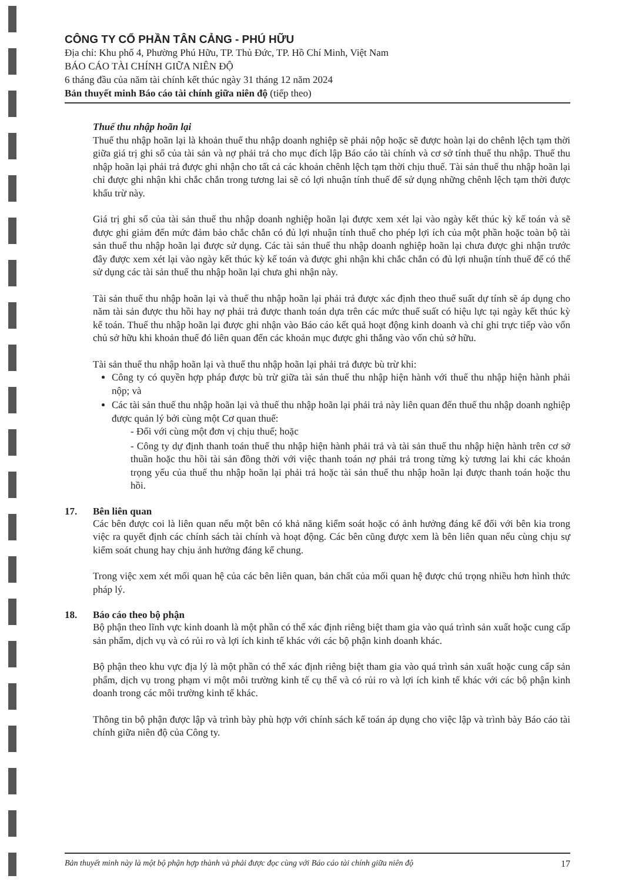CÔNG TY CỔ PHẦN TÂN CẢNG - PHÚ HỮU
Địa chỉ: Khu phố 4, Phường Phú Hữu, TP. Thủ Đức, TP. Hồ Chí Minh, Việt Nam
BÁO CÁO TÀI CHÍNH GIỮA NIÊN ĐỘ
6 tháng đầu của năm tài chính kết thúc ngày 31 tháng 12 năm 2024
Bản thuyết minh Báo cáo tài chính giữa niên độ (tiếp theo)
Thuế thu nhập hoãn lại
Thuế thu nhập hoãn lại là khoản thuế thu nhập doanh nghiệp sẽ phải nộp hoặc sẽ được hoàn lại do chênh lệch tạm thời giữa giá trị ghi sổ của tài sản và nợ phải trả cho mục đích lập Báo cáo tài chính và cơ sở tính thuế thu nhập. Thuế thu nhập hoãn lại phải trả được ghi nhận cho tất cả các khoản chênh lệch tạm thời chịu thuế. Tài sản thuế thu nhập hoãn lại chỉ được ghi nhận khi chắc chắn trong tương lai sẽ có lợi nhuận tính thuế để sử dụng những chênh lệch tạm thời được khấu trừ này.
Giá trị ghi sổ của tài sản thuế thu nhập doanh nghiệp hoãn lại được xem xét lại vào ngày kết thúc kỳ kế toán và sẽ được ghi giảm đến mức đảm bảo chắc chắn có đủ lợi nhuận tính thuế cho phép lợi ích của một phần hoặc toàn bộ tài sản thuế thu nhập hoãn lại được sử dụng. Các tài sản thuế thu nhập doanh nghiệp hoãn lại chưa được ghi nhận trước đây được xem xét lại vào ngày kết thúc kỳ kế toán và được ghi nhận khi chắc chắn có đủ lợi nhuận tính thuế để có thể sử dụng các tài sản thuế thu nhập hoãn lại chưa ghi nhận này.
Tài sản thuế thu nhập hoãn lại và thuế thu nhập hoãn lại phải trả được xác định theo thuế suất dự tính sẽ áp dụng cho năm tài sản được thu hồi hay nợ phải trả được thanh toán dựa trên các mức thuế suất có hiệu lực tại ngày kết thúc kỳ kế toán. Thuế thu nhập hoãn lại được ghi nhận vào Báo cáo kết quả hoạt động kinh doanh và chỉ ghi trực tiếp vào vốn chủ sở hữu khi khoản thuế đó liên quan đến các khoản mục được ghi thẳng vào vốn chủ sở hữu.
Tài sản thuế thu nhập hoãn lại và thuế thu nhập hoãn lại phải trả được bù trừ khi:
Công ty có quyền hợp pháp được bù trừ giữa tài sản thuế thu nhập hiện hành với thuế thu nhập hiện hành phải nộp; và
Các tài sản thuế thu nhập hoãn lại và thuế thu nhập hoãn lại phải trả này liên quan đến thuế thu nhập doanh nghiệp được quản lý bởi cùng một Cơ quan thuế:
- Đối với cùng một đơn vị chịu thuế; hoặc
- Công ty dự định thanh toán thuế thu nhập hiện hành phải trả và tài sản thuế thu nhập hiện hành trên cơ sở thuần hoặc thu hồi tài sản đồng thời với việc thanh toán nợ phải trả trong từng kỳ tương lai khi các khoản trọng yếu của thuế thu nhập hoãn lại phải trả hoặc tài sản thuế thu nhập hoãn lại được thanh toán hoặc thu hồi.
17. Bên liên quan
Các bên được coi là liên quan nếu một bên có khả năng kiểm soát hoặc có ảnh hưởng đáng kể đối với bên kia trong việc ra quyết định các chính sách tài chính và hoạt động. Các bên cũng được xem là bên liên quan nếu cùng chịu sự kiểm soát chung hay chịu ảnh hưởng đáng kể chung.
Trong việc xem xét mối quan hệ của các bên liên quan, bản chất của mối quan hệ được chú trọng nhiều hơn hình thức pháp lý.
18. Báo cáo theo bộ phận
Bộ phận theo lĩnh vực kinh doanh là một phần có thể xác định riêng biệt tham gia vào quá trình sản xuất hoặc cung cấp sản phẩm, dịch vụ và có rủi ro và lợi ích kinh tế khác với các bộ phận kinh doanh khác.
Bộ phận theo khu vực địa lý là một phần có thể xác định riêng biệt tham gia vào quá trình sản xuất hoặc cung cấp sản phẩm, dịch vụ trong phạm vi một môi trường kinh tế cụ thể và có rủi ro và lợi ích kinh tế khác với các bộ phận kinh doanh trong các môi trường kinh tế khác.
Thông tin bộ phận được lập và trình bày phù hợp với chính sách kế toán áp dụng cho việc lập và trình bày Báo cáo tài chính giữa niên độ của Công ty.
Bản thuyết minh này là một bộ phận hợp thành và phải được đọc cùng với Báo cáo tài chính giữa niên độ 17